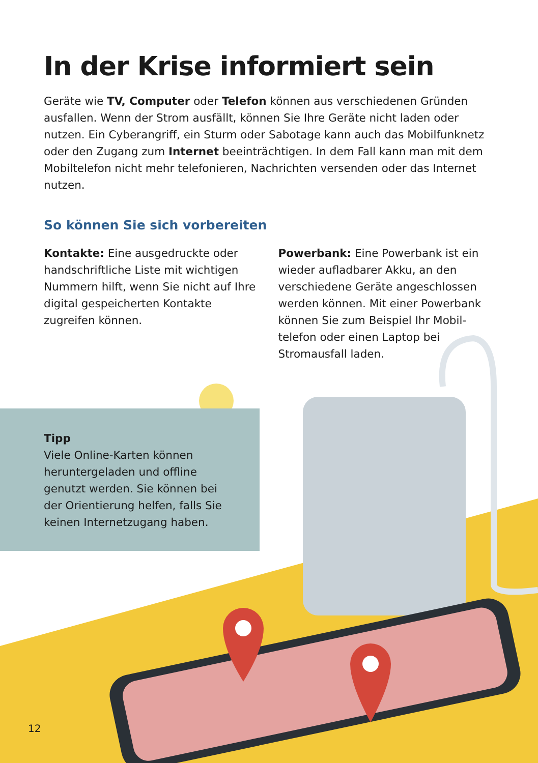Tipp
Viele Online-Karten können heruntergeladen und offline genutzt werden. Sie können bei der Orientierung helfen, falls Sie keinen Internetzugang haben.
In der Krise informiert sein
Geräte wie TV, Computer oder Telefon können aus verschiedenen Gründen aus­fallen. Wenn der Strom ausfällt, können Sie Ihre Geräte nicht laden oder nutzen. Ein Cyberangriff, ein Sturm oder Sabotage kann auch das Mobilfunknetz oder den Zugang zum Internet beeinträchtigen. In dem Fall kann man mit dem Mobiltelefon nicht mehr telefonieren, Nachrichten versenden oder das Internet nutzen.
So können Sie sich vorbereiten
Kontakte: Eine ausgedruckte oder handschriftliche Liste mit wichtigen Nummern hilft, wenn Sie nicht auf Ihre digital gespeicherten Kontakte zugreifen können.
Powerbank: Eine Powerbank ist ein wieder aufladbarer Akku, an den verschiedene Geräte angeschlossen werden können. Mit einer Powerbank können Sie zum Beispiel Ihr Mobil­telefon oder einen Laptop bei Stromausfall laden.
12